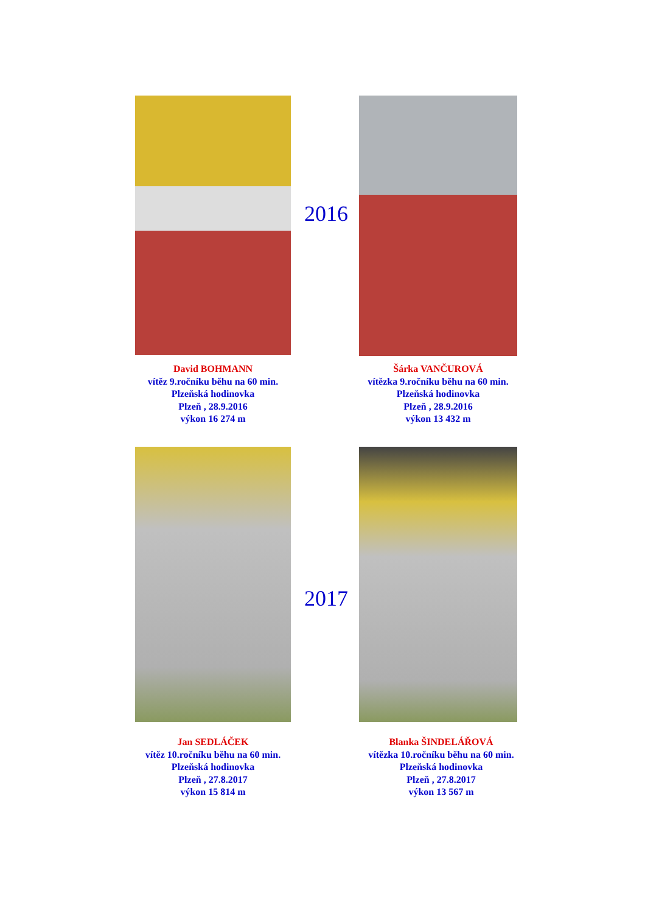2016
David BOHMANN
vítěz 9.ročníku běhu na 60 min.
Plzeňská hodinovka
Plzeň , 28.9.2016
výkon 16 274 m
Šárka VANČUROVÁ
vítězka 9.ročníku běhu na 60 min.
Plzeňská hodinovka
Plzeň , 28.9.2016
výkon 13 432 m
2017
Jan SEDLÁČEK
vítěz 10.ročníku běhu na 60 min.
Plzeňská hodinovka
Plzeň , 27.8.2017
výkon 15 814 m
Blanka ŠINDELÁŘOVÁ
vítězka 10.ročníku běhu na 60 min.
Plzeňská hodinovka
Plzeň , 27.8.2017
výkon 13 567 m